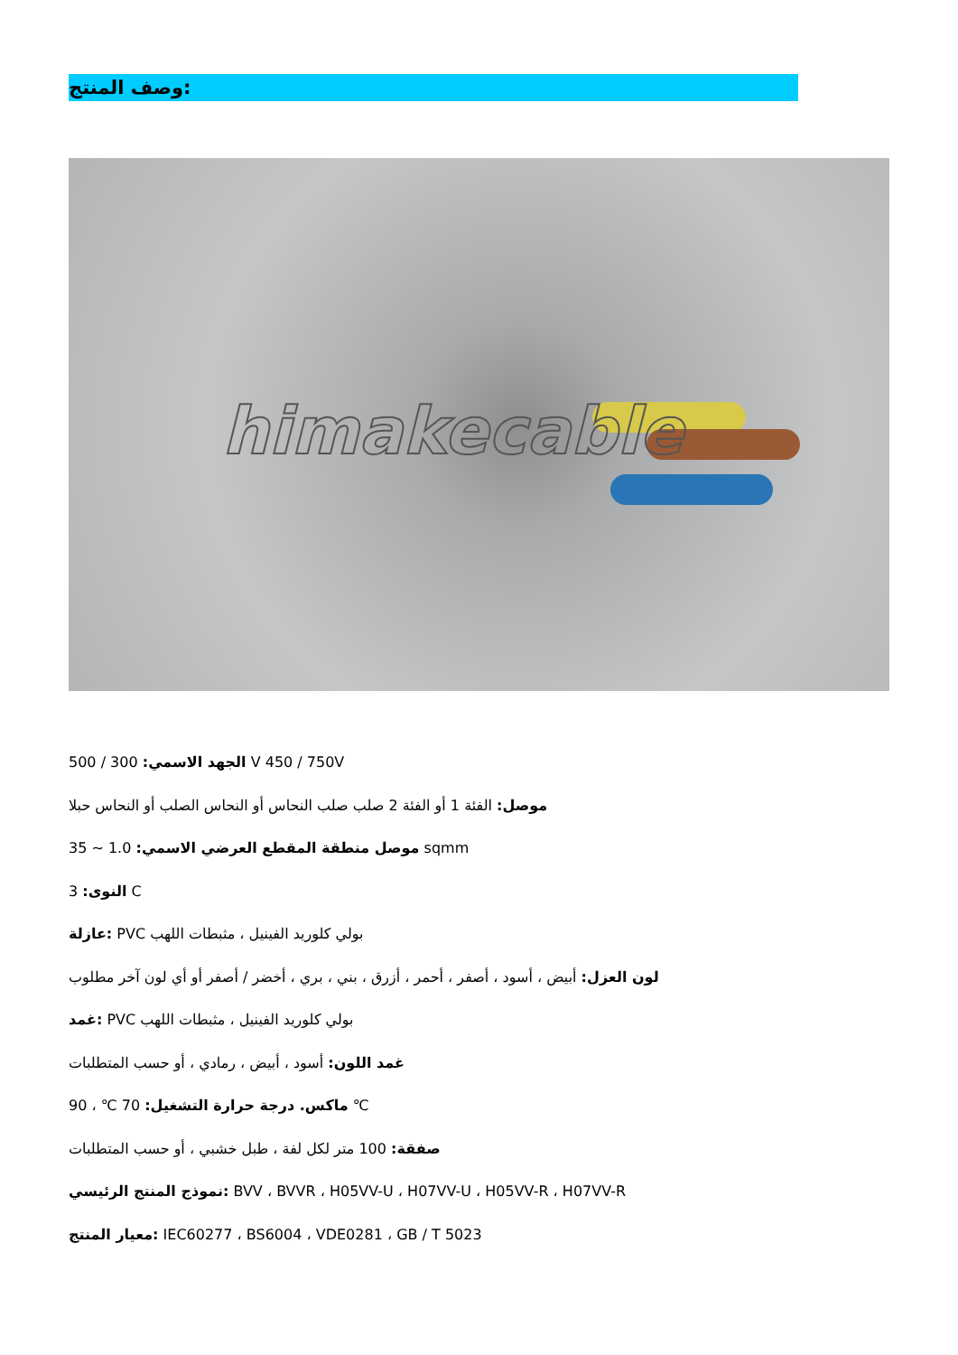وصف المنتج:
himakecable
الجهد الاسمي: 300 / 500 V 450 / 750V
موصل: الفئة 1 أو الفئة 2 صلب صلب النحاس أو النحاس الصلب أو النحاس حبلا
موصل منطقة المقطع العرضي الاسمي: 1.0 ~ 35 sqmm
النوى: 3 C
عازلة: PVC بولي كلوريد الفينيل ، مثبطات اللهب
لون العزل: أبيض ، أسود ، أصفر ، أحمر ، أزرق ، بني ، بري ، أخضر / أصفر أو أي لون آخر مطلوب
غمد: PVC بولي كلوريد الفينيل ، مثبطات اللهب
غمد اللون: أسود ، أبيض ، رمادي ، أو حسب المتطلبات
ماكس. درجة حرارة التشغيل: 70 ℃ ، 90 ℃
صفقة: 100 متر لكل لفة ، طبل خشبي ، أو حسب المتطلبات
نموذج المنتج الرئيسي: BVV ، BVVR ، H05VV-U ، H07VV-U ، H05VV-R ، H07VV-R
معيار المنتج: IEC60277 ، BS6004 ، VDE0281 ، GB / T 5023